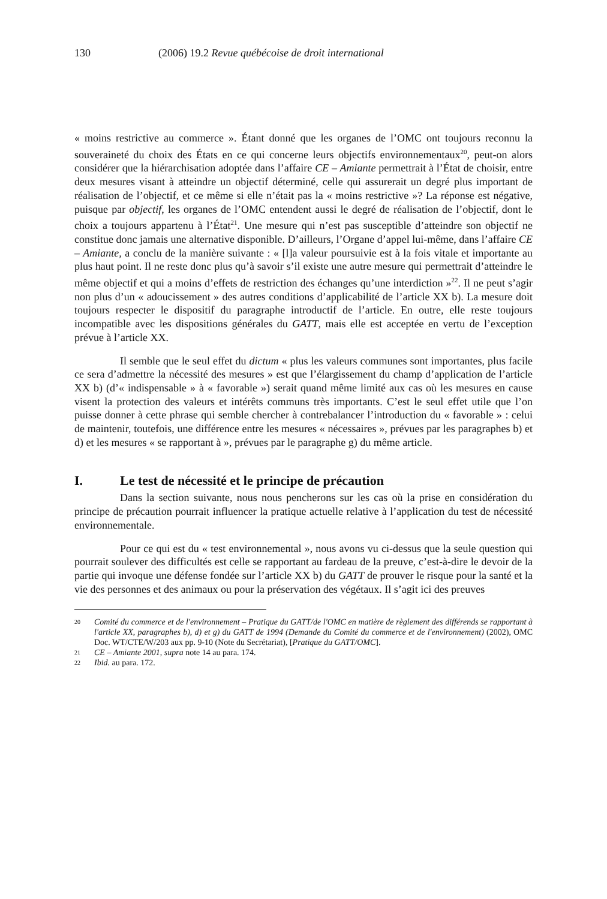130 (2006) 19.2 Revue québécoise de droit international
« moins restrictive au commerce ». Étant donné que les organes de l’OMC ont toujours reconnu la souveraineté du choix des États en ce qui concerne leurs objectifs environnementaux<sup>20</sup>, peut-on alors considérer que la hiérarchisation adoptée dans l’affaire CE – Amiante permettrait à l’État de choisir, entre deux mesures visant à atteindre un objectif déterminé, celle qui assurerait un degré plus important de réalisation de l’objectif, et ce même si elle n’était pas la « moins restrictive »? La réponse est négative, puisque par objectif, les organes de l’OMC entendent aussi le degré de réalisation de l’objectif, dont le choix a toujours appartenu à l’État<sup>21</sup>. Une mesure qui n’est pas susceptible d’atteindre son objectif ne constitue donc jamais une alternative disponible. D’ailleurs, l’Organe d’appel lui-même, dans l’affaire CE – Amiante, a conclu de la manière suivante : « [l]a valeur poursuivie est à la fois vitale et importante au plus haut point. Il ne reste donc plus qu’à savoir s’il existe une autre mesure qui permettrait d’atteindre le même objectif et qui a moins d’effets de restriction des échanges qu’une interdiction »<sup>22</sup>. Il ne peut s’agir non plus d’un « adoucissement » des autres conditions d’applicabilité de l’article XX b). La mesure doit toujours respecter le dispositif du paragraphe introductif de l’article. En outre, elle reste toujours incompatible avec les dispositions générales du GATT, mais elle est acceptée en vertu de l’exception prévue à l’article XX.
Il semble que le seul effet du dictum « plus les valeurs communes sont importantes, plus facile ce sera d’admettre la nécessité des mesures » est que l’élargissement du champ d’application de l’article XX b) (d’« indispensable » à « favorable ») serait quand même limité aux cas où les mesures en cause visent la protection des valeurs et intérêts communs très importants. C’est le seul effet utile que l’on puisse donner à cette phrase qui semble chercher à contrebalancer l’introduction du « favorable » : celui de maintenir, toutefois, une différence entre les mesures « nécessaires », prévues par les paragraphes b) et d) et les mesures « se rapportant à », prévues par le paragraphe g) du même article.
I. Le test de nécessité et le principe de précaution
Dans la section suivante, nous nous pencherons sur les cas où la prise en considération du principe de précaution pourrait influencer la pratique actuelle relative à l’application du test de nécessité environnementale.
Pour ce qui est du « test environnemental », nous avons vu ci-dessus que la seule question qui pourrait soulever des difficultés est celle se rapportant au fardeau de la preuve, c’est-à-dire le devoir de la partie qui invoque une défense fondée sur l’article XX b) du GATT de prouver le risque pour la santé et la vie des personnes et des animaux ou pour la préservation des végétaux. Il s’agit ici des preuves
20 Comité du commerce et de l'environnement – Pratique du GATT/de l'OMC en matière de règlement des différends se rapportant à l'article XX, paragraphes b), d) et g) du GATT de 1994 (Demande du Comité du commerce et de l'environnement) (2002), OMC Doc. WT/CTE/W/203 aux pp. 9-10 (Note du Secrétariat), [Pratique du GATT/OMC].
21 CE – Amiante 2001, supra note 14 au para. 174.
22 Ibid. au para. 172.